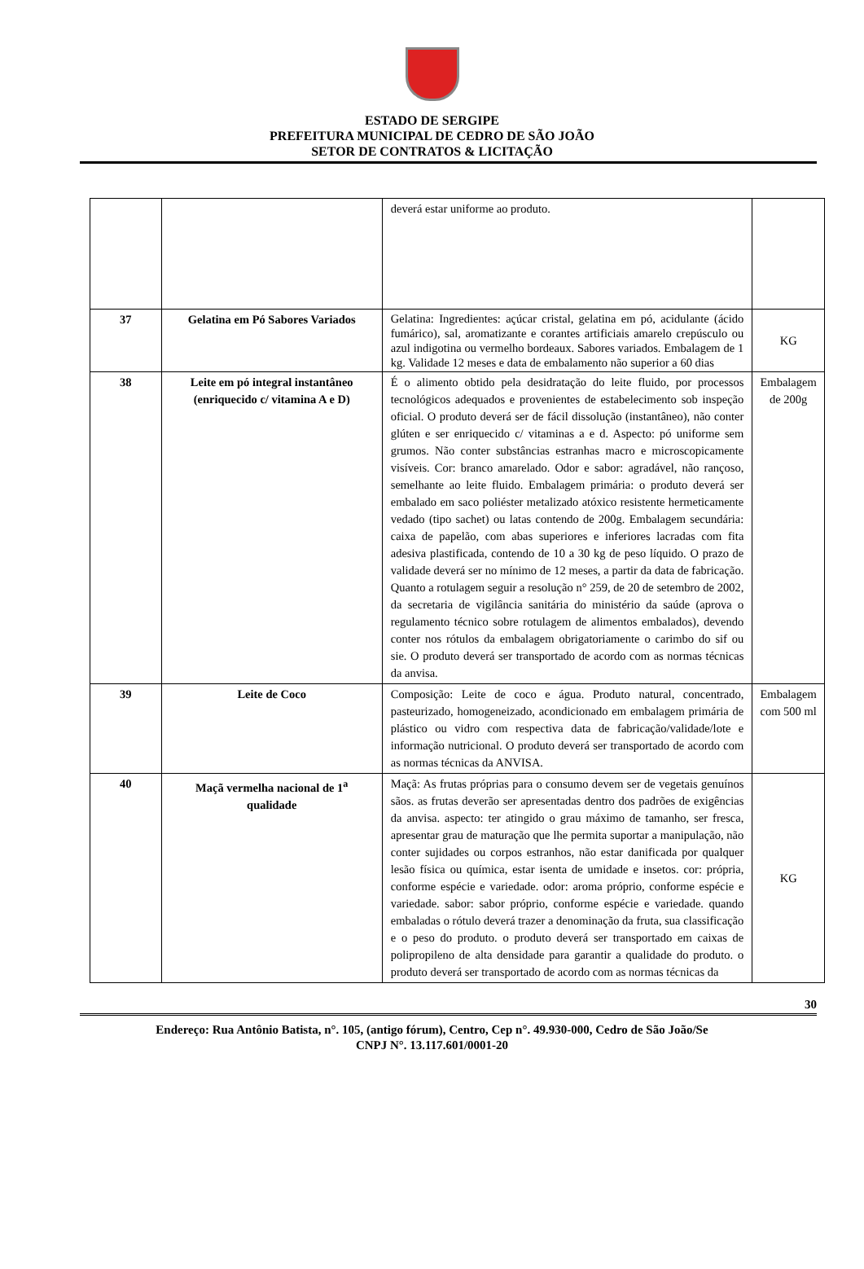ESTADO DE SERGIPE
PREFEITURA MUNICIPAL DE CEDRO DE SÃO JOÃO
SETOR DE CONTRATOS & LICITAÇÃO
| | | deverá estar uniforme ao produto. | |
| 37 | Gelatina em Pó Sabores Variados | Gelatina: Ingredientes: açúcar cristal, gelatina em pó, acidulante (ácido fumárico), sal, aromatizante e corantes artificiais amarelo crepúsculo ou azul indigotina ou vermelho bordeaux. Sabores variados. Embalagem de 1 kg. Validade 12 meses e data de embalamento não superior a 60 dias | KG |
| 38 | Leite em pó integral instantâneo (enriquecido c/ vitamina A e D) | É o alimento obtido pela desidratação do leite fluido, por processos tecnológicos adequados e provenientes de estabelecimento sob inspeção oficial. O produto deverá ser de fácil dissolução (instantâneo), não conter glúten e ser enriquecido c/ vitaminas a e d. Aspecto: pó uniforme sem grumos. Não conter substâncias estranhas macro e microscopicamente visíveis. Cor: branco amarelado. Odor e sabor: agradável, não rançoso, semelhante ao leite fluido. Embalagem primária: o produto deverá ser embalado em saco poliéster metalizado atóxico resistente hermeticamente vedado (tipo sachet) ou latas contendo de 200g. Embalagem secundária: caixa de papelão, com abas superiores e inferiores lacradas com fita adesiva plastificada, contendo de 10 a 30 kg de peso líquido. O prazo de validade deverá ser no mínimo de 12 meses, a partir da data de fabricação. Quanto a rotulagem seguir a resolução n° 259, de 20 de setembro de 2002, da secretaria de vigilância sanitária do ministério da saúde (aprova o regulamento técnico sobre rotulagem de alimentos embalados), devendo conter nos rótulos da embalagem obrigatoriamente o carimbo do sif ou sie. O produto deverá ser transportado de acordo com as normas técnicas da anvisa. | Embalagem de 200g |
| 39 | Leite de Coco | Composição: Leite de coco e água. Produto natural, concentrado, pasteurizado, homogeneizado, acondicionado em embalagem primária de plástico ou vidro com respectiva data de fabricação/validade/lote e informação nutricional. O produto deverá ser transportado de acordo com as normas técnicas da ANVISA. | Embalagem com 500 ml |
| 40 | Maçã vermelha nacional de 1<sup>a</sup> qualidade | Maçã: As frutas próprias para o consumo devem ser de vegetais genuínos sãos. as frutas deverão ser apresentadas dentro dos padrões de exigências da anvisa. aspecto: ter atingido o grau máximo de tamanho, ser fresca, apresentar grau de maturação que lhe permita suportar a manipulação, não conter sujidades ou corpos estranhos, não estar danificada por qualquer lesão física ou química, estar isenta de umidade e insetos. cor: própria, conforme espécie e variedade. odor: aroma próprio, conforme espécie e variedade. sabor: sabor próprio, conforme espécie e variedade. quando embaladas o rótulo deverá trazer a denominação da fruta, sua classificação e o peso do produto. o produto deverá ser transportado em caixas de polipropileno de alta densidade para garantir a qualidade do produto. o produto deverá ser transportado de acordo com as normas técnicas da | KG |
30
Endereço: Rua Antônio Batista, n°. 105, (antigo fórum), Centro, Cep n°. 49.930-000, Cedro de São João/Se
CNPJ N°. 13.117.601/0001-20